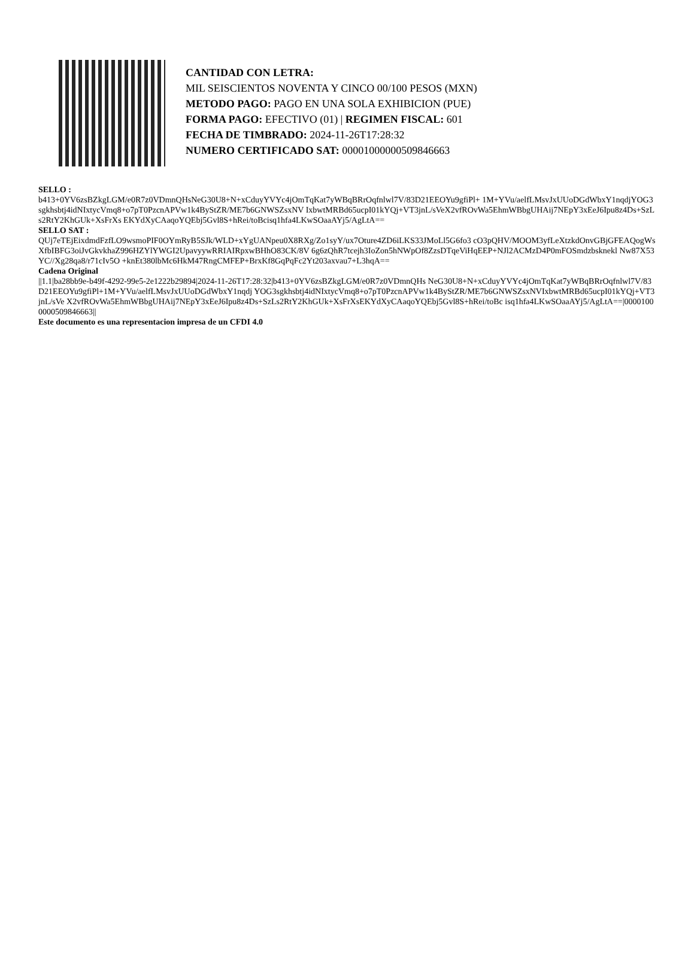CANTIDAD CON LETRA:
MIL SEISCIENTOS NOVENTA Y CINCO 00/100 PESOS (MXN)
METODO PAGO: PAGO EN UNA SOLA EXHIBICION (PUE)
FORMA PAGO: EFECTIVO (01) | REGIMEN FISCAL: 601
FECHA DE TIMBRADO: 2024-11-26T17:28:32
NUMERO CERTIFICADO SAT: 00001000000509846663
SELLO :
b413+0YV6zsBZkgLGM/e0R7z0VDmnQHsNeG30U8+N+xCduyYVYc4jOmTqKat7yWBqBRrOqfnlwl7V/83D21EEOYu9gfiPl+ 1M+YVu/aelfLMsvJxUUoDGdWbxY1nqdjYOG3sgkhsbtj4idNIxtycVmq8+o7pT0PzcnAPVw1k4ByStZR/ME7b6GNWSZsxNV IxbwtMRBd65ucpI01kYQj+VT3jnL/sVeX2vfROvWa5EhmWBbgUHAij7NEpY3xEeJ6Ipu8z4Ds+SzLs2RtY2KhGUk+XsFrXs EKYdXyCAaqoYQEbj5Gvl8S+hRei/toBcisq1hfa4LKwSOaaAYj5/AgLtA==
SELLO SAT :
QUj7eTEjEixdmdFzfLO9wsmoPIF0OYmRyB5SJk/WLD+xYgUANpeu0X8RXg/Zo1syY/ux7Oture4ZD6iLKS33JMoLl5G6fo3 cO3pQHV/MOOM3yfLeXtzkdOnvGBjGFEAQogWsXfbIBFG3oiJvGkvkhaZ996HZYlYWGI2UpavyywRRIAIRpxwBHhO83CK/8V 6g6zQhR7tcejh3IoZon5hNWpOf8ZzsDTqeViHqEEP+NJl2ACMzD4P0mFOSmdzbsknekl Nw87X53YC//Xg28qa8/r71cIv5O +knEt380lbMc6HkM47RngCMFEP+BrxKf8GqPqFc2Yt203axvau7+L3hqA==
Cadena Original
||1.1|ba28bb9e-b49f-4292-99e5-2e1222b29894|2024-11-26T17:28:32|b413+0YV6zsBZkgLGM/e0R7z0VDmnQHs NeG30U8+N+xCduyYVYc4jOmTqKat7yWBqBRrOqfnlwl7V/83D21EEOYu9gfiPl+1M+YVu/aelfLMsvJxUUoDGdWbxY1nqdj YOG3sgkhsbtj4idNIxtycVmq8+o7pT0PzcnAPVw1k4ByStZR/ME7b6GNWSZsxNVIxbwtMRBd65ucpI01kYQj+VT3jnL/sVe X2vfROvWa5EhmWBbgUHAij7NEpY3xEeJ6Ipu8z4Ds+SzLs2RtY2KhGUk+XsFrXsEKYdXyCAaqoYQEbj5Gvl8S+hRei/toBc isq1hfa4LKwSOaaAYj5/AgLtA==|00001000000509846663||
Este documento es una representacion impresa de un CFDI 4.0